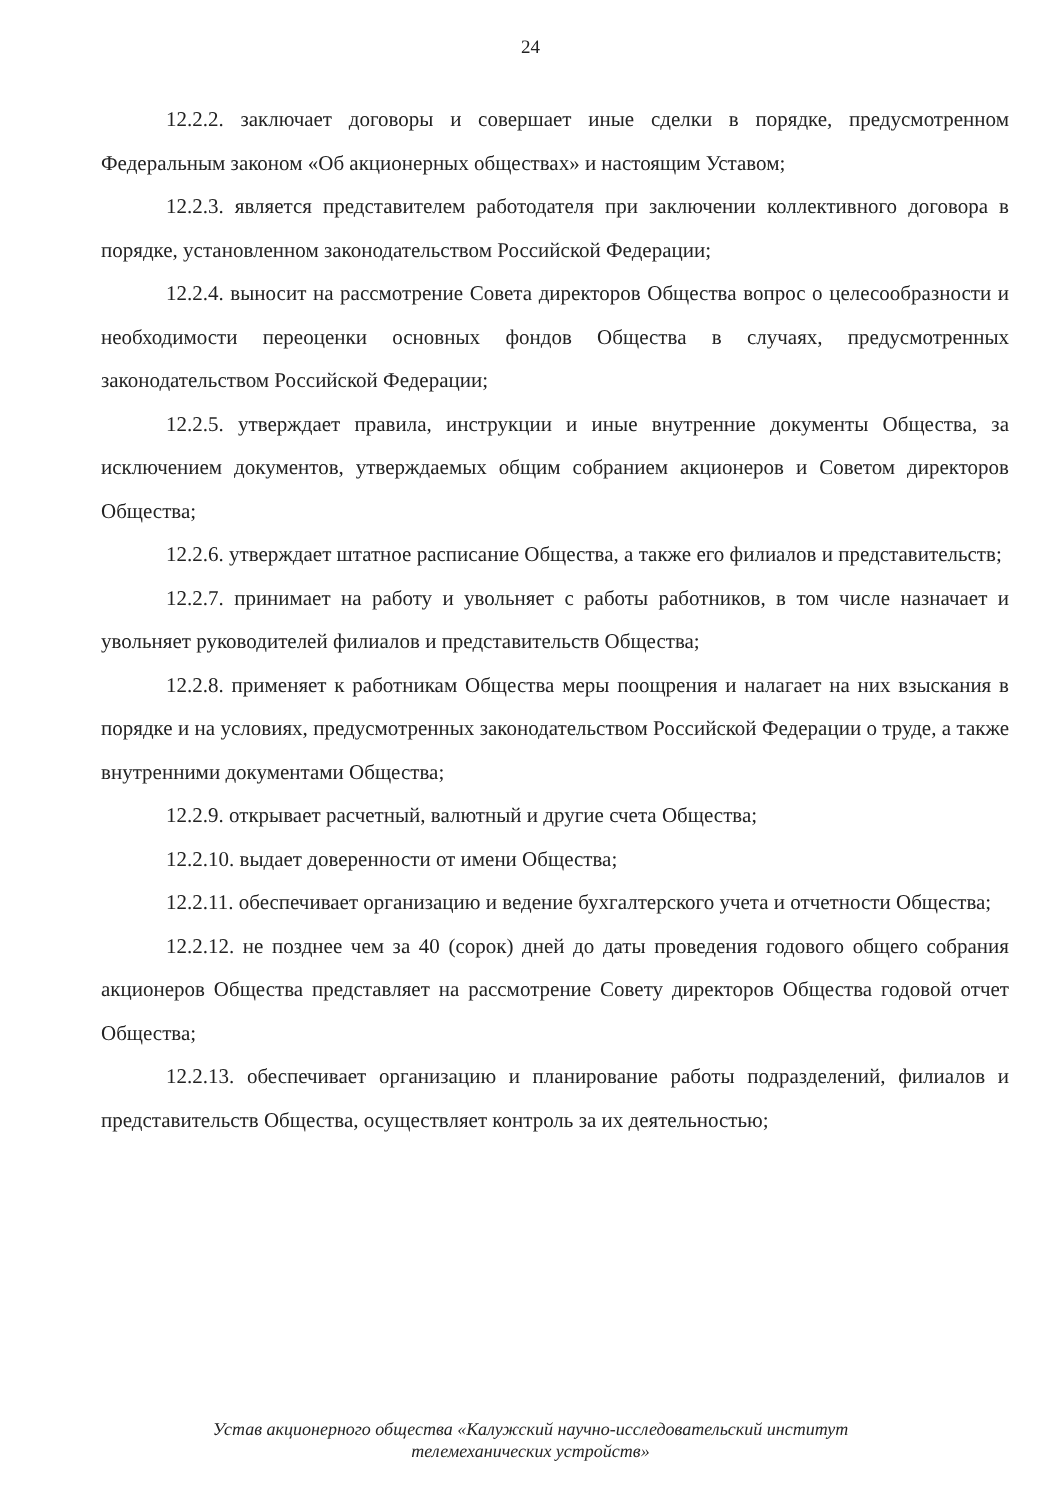24
12.2.2. заключает договоры и совершает иные сделки в порядке, предусмотренном Федеральным законом «Об акционерных обществах» и настоящим Уставом;
12.2.3. является представителем работодателя при заключении коллективного договора в порядке, установленном законодательством Российской Федерации;
12.2.4. выносит на рассмотрение Совета директоров Общества вопрос о целесообразности и необходимости переоценки основных фондов Общества в случаях, предусмотренных законодательством Российской Федерации;
12.2.5. утверждает правила, инструкции и иные внутренние документы Общества, за исключением документов, утверждаемых общим собранием акционеров и Советом директоров Общества;
12.2.6. утверждает штатное расписание Общества, а также его филиалов и представительств;
12.2.7. принимает на работу и увольняет с работы работников, в том числе назначает и увольняет руководителей филиалов и представительств Общества;
12.2.8. применяет к работникам Общества меры поощрения и налагает на них взыскания в порядке и на условиях, предусмотренных законодательством Российской Федерации о труде, а также внутренними документами Общества;
12.2.9. открывает расчетный, валютный и другие счета Общества;
12.2.10. выдает доверенности от имени Общества;
12.2.11. обеспечивает организацию и ведение бухгалтерского учета и отчетности Общества;
12.2.12. не позднее чем за 40 (сорок) дней до даты проведения годового общего собрания акционеров Общества представляет на рассмотрение Совету директоров Общества годовой отчет Общества;
12.2.13. обеспечивает организацию и планирование работы подразделений, филиалов и представительств Общества, осуществляет контроль за их деятельностью;
Устав акционерного общества «Калужский научно-исследовательский институт
телемеханических устройств»